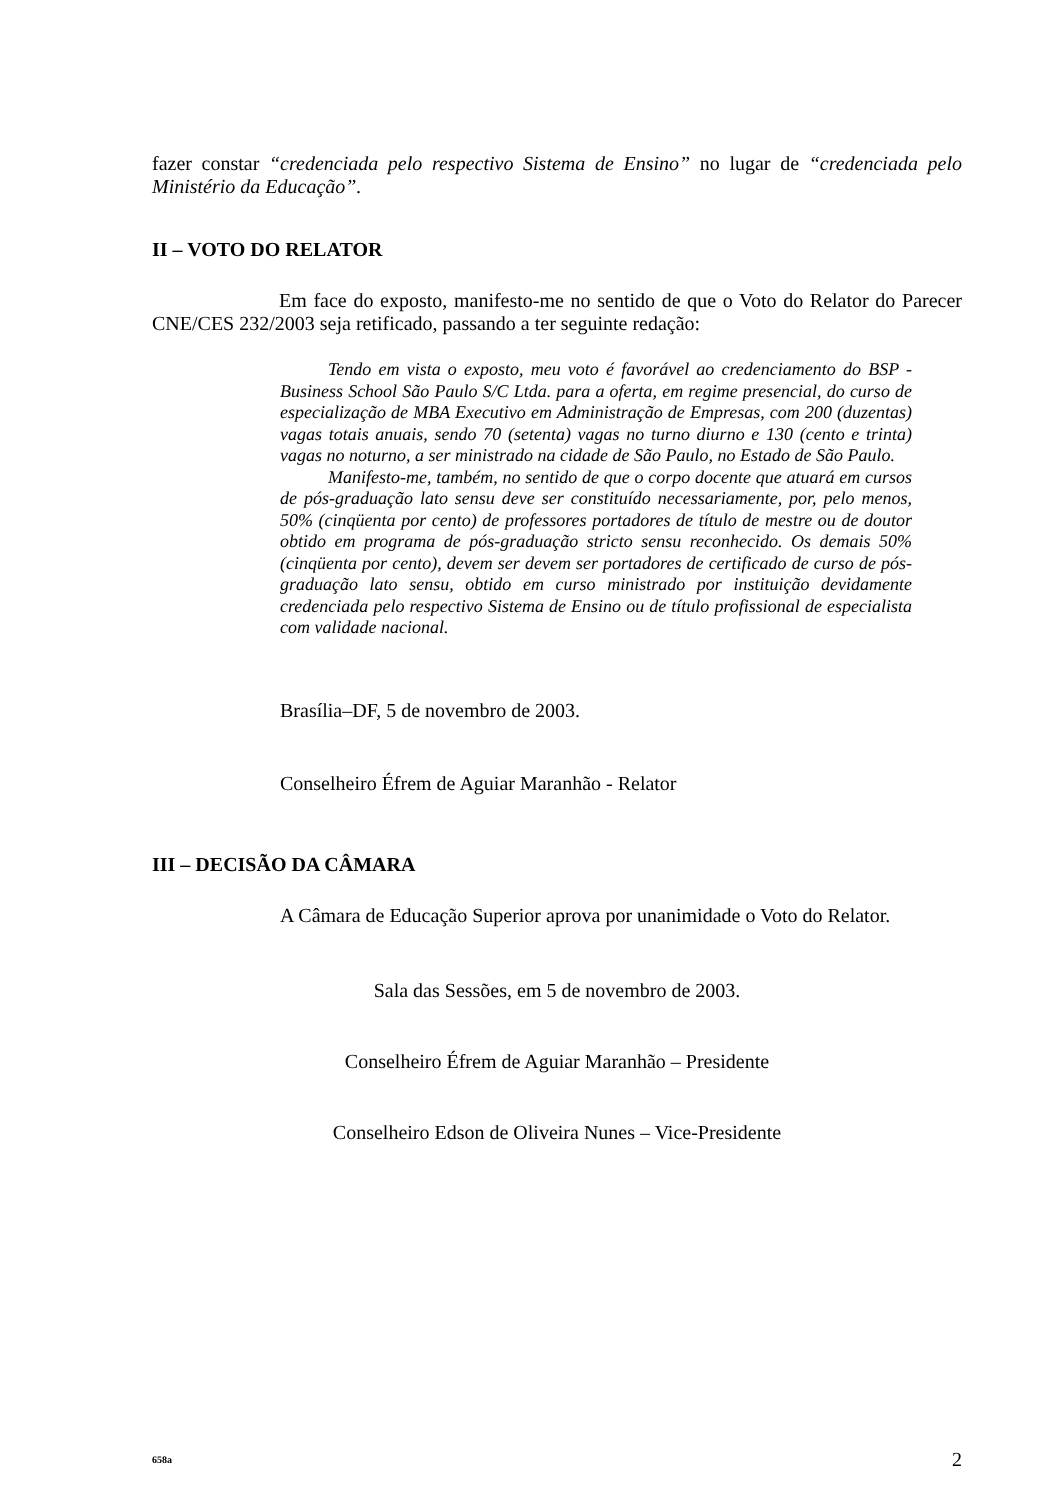fazer constar “credenciada pelo respectivo Sistema de Ensino” no lugar de “credenciada pelo Ministério da Educação”.
II – VOTO DO RELATOR
Em face do exposto, manifesto-me no sentido de que o Voto do Relator do Parecer CNE/CES 232/2003 seja retificado, passando a ter seguinte redação:
Tendo em vista o exposto, meu voto é favorável ao credenciamento do BSP - Business School São Paulo S/C Ltda. para a oferta, em regime presencial, do curso de especialização de MBA Executivo em Administração de Empresas, com 200 (duzentas) vagas totais anuais, sendo 70 (setenta) vagas no turno diurno e 130 (cento e trinta) vagas no noturno, a ser ministrado na cidade de São Paulo, no Estado de São Paulo.
Manifesto-me, também, no sentido de que o corpo docente que atuará em cursos de pós-graduação lato sensu deve ser constituído necessariamente, por, pelo menos, 50% (cinqüenta por cento) de professores portadores de título de mestre ou de doutor obtido em programa de pós-graduação stricto sensu reconhecido. Os demais 50% (cinqüenta por cento), devem ser devem ser portadores de certificado de curso de pós-graduação lato sensu, obtido em curso ministrado por instituição devidamente credenciada pelo respectivo Sistema de Ensino ou de título profissional de especialista com validade nacional.
Brasília–DF, 5 de novembro de 2003.
Conselheiro Éfrem de Aguiar Maranhão - Relator
III – DECISÃO DA CÂMARA
A Câmara de Educação Superior aprova por unanimidade o Voto do Relator.
Sala das Sessões, em 5 de novembro de 2003.
Conselheiro Éfrem de Aguiar Maranhão – Presidente
Conselheiro Edson de Oliveira Nunes – Vice-Presidente
658a 2